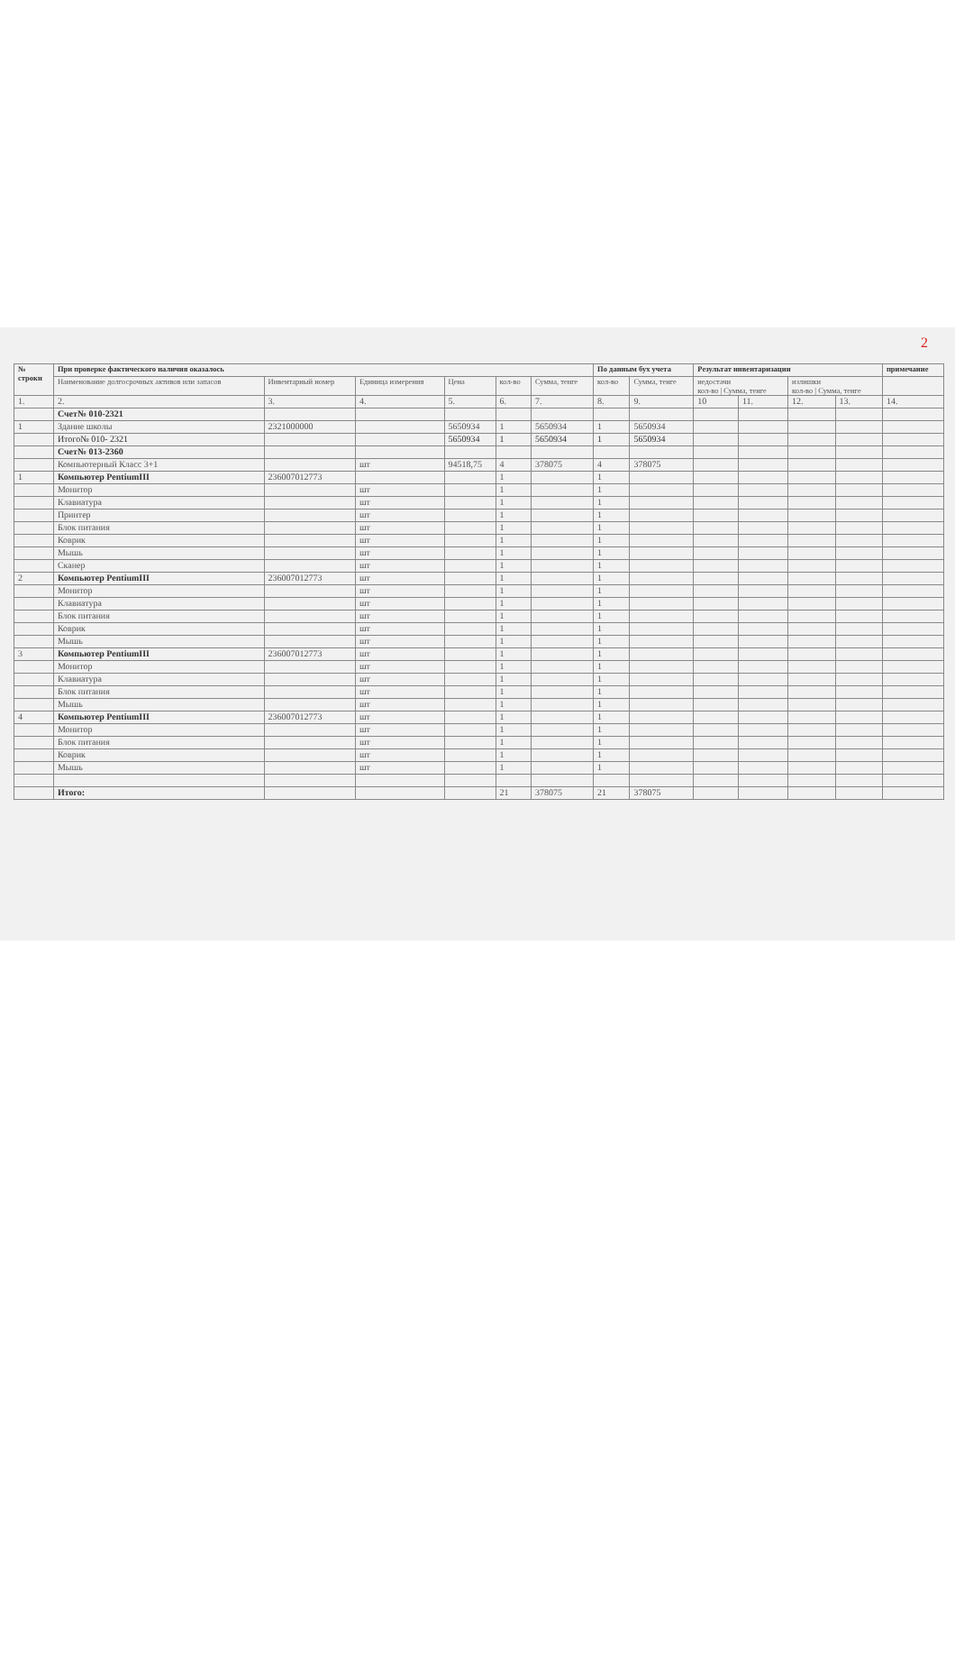2
| № строки | При проверке фактического наличия оказалось | | | | | | По данным бух учета | | Результат инвентаризации | | | | примечание |
| --- | --- | --- | --- | --- | --- | --- | --- | --- | --- | --- | --- | --- | --- |
| | Наименование долгосрочных активов или запасов | Инвентарный номер | Единица измерения | Цена | кол-во | Сумма, тенге | кол-во | Сумма, тенге | недостачи кол-во / Сумма, тенге | | излишки кол-во / Сумма, тенге | | |
| 1. | 2. | 3. | 4. | 5. | 6. | 7. | 8. | 9. | 10 | 11. | 12. | 13. | 14. |
| | Счет№ 010-2321 | | | | | | | | | | | | |
| 1 | Здание школы | 2321000000 | | 5650934 | 1 | 5650934 | 1 | 5650934 | | | | | |
| | Итого№ 010- 2321 | | | 5650934 | 1 | 5650934 | 1 | 5650934 | | | | | |
| | Счет№ 013-2360 | | | | | | | | | | | | |
| | Компьютерный Класс 3+1 | | шт | 94518,75 | 4 | 378075 | 4 | 378075 | | | | | |
| 1 | Компьютер PentiumIII | 236007012773 | | | 1 | | 1 | | | | | | |
| | Монитор | | шт | | 1 | | 1 | | | | | | |
| | Клавиатура | | шт | | 1 | | 1 | | | | | | |
| | Принтер | | шт | | 1 | | 1 | | | | | | |
| | Блок питания | | шт | | 1 | | 1 | | | | | | |
| | Коврик | | шт | | 1 | | 1 | | | | | | |
| | Мышь | | шт | | 1 | | 1 | | | | | | |
| | Сканер | | шт | | 1 | | 1 | | | | | | |
| 2 | Компьютер PentiumIII | 236007012773 | шт | | 1 | | 1 | | | | | | |
| | Монитор | | шт | | 1 | | 1 | | | | | | |
| | Клавиатура | | шт | | 1 | | 1 | | | | | | |
| | Блок питания | | шт | | 1 | | 1 | | | | | | |
| | Коврик | | шт | | 1 | | 1 | | | | | | |
| | Мышь | | шт | | 1 | | 1 | | | | | | |
| 3 | Компьютер PentiumIII | 236007012773 | шт | | 1 | | 1 | | | | | | |
| | Монитор | | шт | | 1 | | 1 | | | | | | |
| | Клавиатура | | шт | | 1 | | 1 | | | | | | |
| | Блок питания | | шт | | 1 | | 1 | | | | | | |
| | Мышь | | шт | | 1 | | 1 | | | | | | |
| 4 | Компьютер PentiumIII | 236007012773 | шт | | 1 | | 1 | | | | | | |
| | Монитор | | шт | | 1 | | 1 | | | | | | |
| | Блок питания | | шт | | 1 | | 1 | | | | | | |
| | Коврик | | шт | | 1 | | 1 | | | | | | |
| | Мышь | | шт | | 1 | | 1 | | | | | | |
| | Итого: | | | | 21 | 378075 | 21 | 378075 | | | | | |